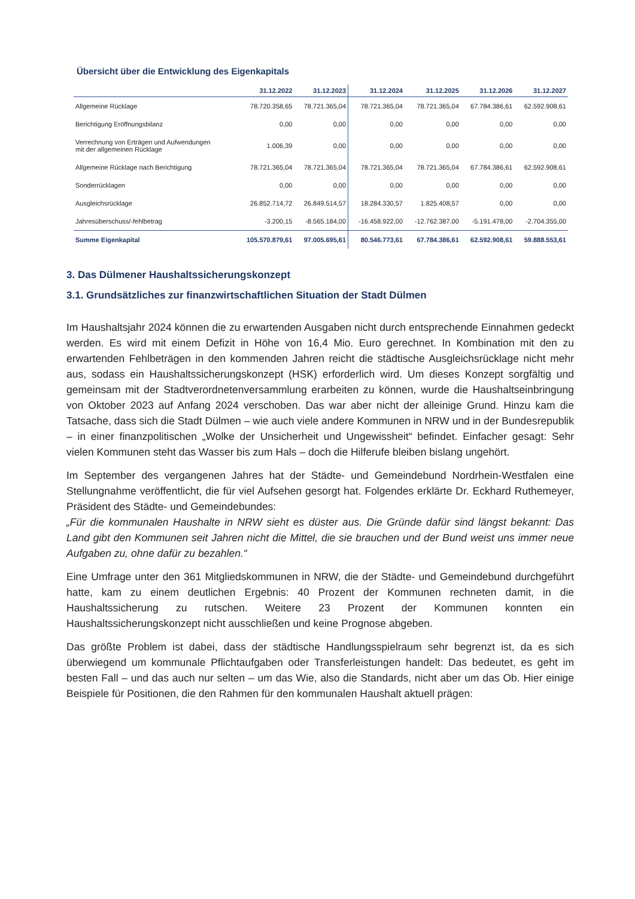Übersicht über die Entwicklung des Eigenkapitals
| | 31.12.2022 | 31.12.2023 | 31.12.2024 | 31.12.2025 | 31.12.2026 | 31.12.2027 |
| --- | --- | --- | --- | --- | --- | --- |
| Allgemeine Rücklage | 78.720.358,65 | 78.721.365,04 | 78.721.365,04 | 78.721.365,04 | 67.784.386,61 | 62.592.908,61 |
| Berichtigung Eröffnungsbilanz | 0,00 | 0,00 | 0,00 | 0,00 | 0,00 | 0,00 |
| Verrechnung von Erträgen und Aufwendungen mit der allgemeinen Rücklage | 1.006,39 | 0,00 | 0,00 | 0,00 | 0,00 | 0,00 |
| Allgemeine Rücklage nach Berichtigung | 78.721.365,04 | 78.721.365,04 | 78.721.365,04 | 78.721.365,04 | 67.784.386,61 | 62.592.908,61 |
| Sonderrücklagen | 0,00 | 0,00 | 0,00 | 0,00 | 0,00 | 0,00 |
| Ausgleichsrücklage | 26.852.714,72 | 26.849.514,57 | 18.284.330,57 | 1.825.408,57 | 0,00 | 0,00 |
| Jahresüberschuss/-fehlbetrag | -3.200,15 | -8.565.184,00 | -16.458.922,00 | -12.762.387,00 | -5.191.478,00 | -2.704.355,00 |
| Summe Eigenkapital | 105.570.879,61 | 97.005.695,61 | 80.546.773,61 | 67.784.386,61 | 62.592.908,61 | 59.888.553,61 |
3. Das Dülmener Haushaltssicherungskonzept
3.1. Grundsätzliches zur finanzwirtschaftlichen Situation der Stadt Dülmen
Im Haushaltsjahr 2024 können die zu erwartenden Ausgaben nicht durch entsprechende Einnahmen gedeckt werden. Es wird mit einem Defizit in Höhe von 16,4 Mio. Euro gerechnet. In Kombination mit den zu erwartenden Fehlbeträgen in den kommenden Jahren reicht die städtische Ausgleichsrücklage nicht mehr aus, sodass ein Haushaltssicherungskonzept (HSK) erforderlich wird. Um dieses Konzept sorgfältig und gemeinsam mit der Stadtverordnetenversammlung erarbeiten zu können, wurde die Haushaltseinbringung von Oktober 2023 auf Anfang 2024 verschoben. Das war aber nicht der alleinige Grund. Hinzu kam die Tatsache, dass sich die Stadt Dülmen – wie auch viele andere Kommunen in NRW und in der Bundesrepublik – in einer finanzpolitischen „Wolke der Unsicherheit und Ungewissheit“ befindet. Einfacher gesagt: Sehr vielen Kommunen steht das Wasser bis zum Hals – doch die Hilferufe bleiben bislang ungehört.
Im September des vergangenen Jahres hat der Städte- und Gemeindebund Nordrhein-Westfalen eine Stellungnahme veröffentlicht, die für viel Aufsehen gesorgt hat. Folgendes erklärte Dr. Eckhard Ruthemeyer, Präsident des Städte- und Gemeindebundes:
„Für die kommunalen Haushalte in NRW sieht es düster aus. Die Gründe dafür sind längst bekannt: Das Land gibt den Kommunen seit Jahren nicht die Mittel, die sie brauchen und der Bund weist uns immer neue Aufgaben zu, ohne dafür zu bezahlen.“
Eine Umfrage unter den 361 Mitgliedskommunen in NRW, die der Städte- und Gemeindebund durchgeführt hatte, kam zu einem deutlichen Ergebnis: 40 Prozent der Kommunen rechneten damit, in die Haushaltssicherung zu rutschen. Weitere 23 Prozent der Kommunen konnten ein Haushaltssicherungskonzept nicht ausschließen und keine Prognose abgeben.
Das größte Problem ist dabei, dass der städtische Handlungsspielraum sehr begrenzt ist, da es sich überwiegend um kommunale Pflichtaufgaben oder Transferleistungen handelt: Das bedeutet, es geht im besten Fall – und das auch nur selten – um das Wie, also die Standards, nicht aber um das Ob. Hier einige Beispiele für Positionen, die den Rahmen für den kommunalen Haushalt aktuell prägen: